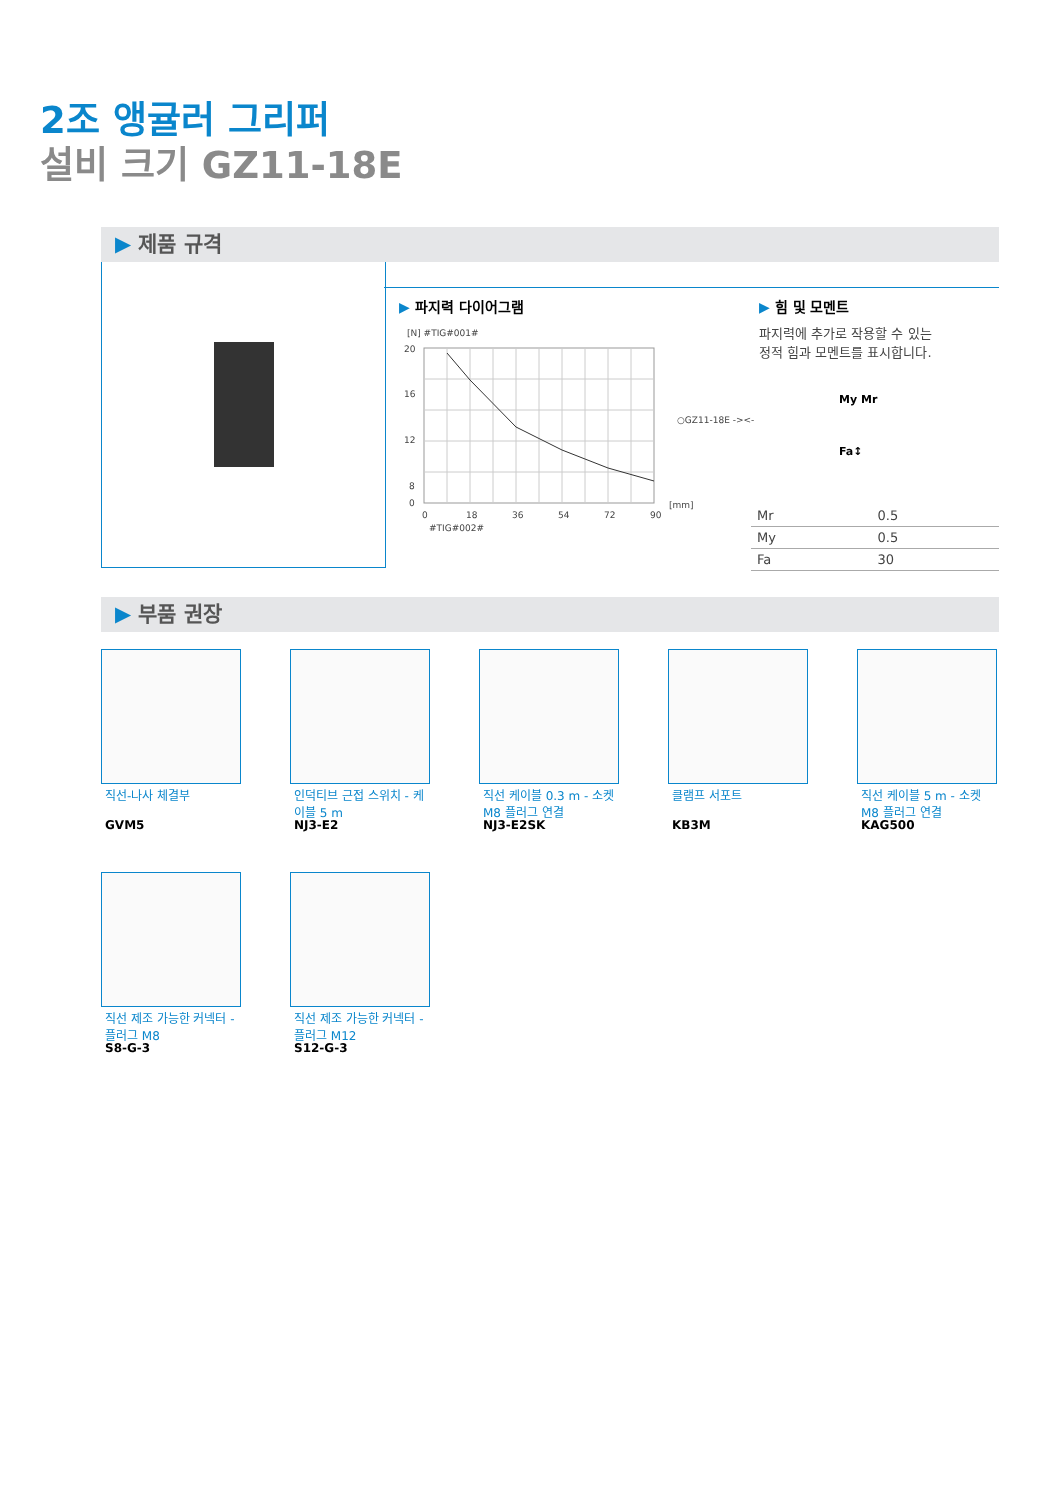2조 앵귤러 그리퍼
설비 크기 GZ11-18E
▶ 제품 규격
▶ 파지력 다이어그램
[N] #TIG#001#
20
16
12
8
0
0
18
36
54
72
90
[mm]
○GZ11-18E -><-
#TIG#002#
▶ 힘 및 모멘트
파지력에 추가로 작용할 수 있는
정적 힘과 모멘트를 표시합니다.
My Mr
Fa↕
| Mr | 0.5 |
| My | 0.5 |
| Fa | 30 |
▶ 부품 권장
직선-나사 체결부
GVM5
인덕티브 근접 스위치 - 케이블 5 m
NJ3-E2
직선 케이블 0.3 m - 소켓 M8 플러그 연결
NJ3-E2SK
클램프 서포트
KB3M
직선 케이블 5 m - 소켓 M8 플러그 연결
KAG500
직선 제조 가능한 커넥터 - 플러그 M8
S8-G-3
직선 제조 가능한 커넥터 - 플러그 M12
S12-G-3